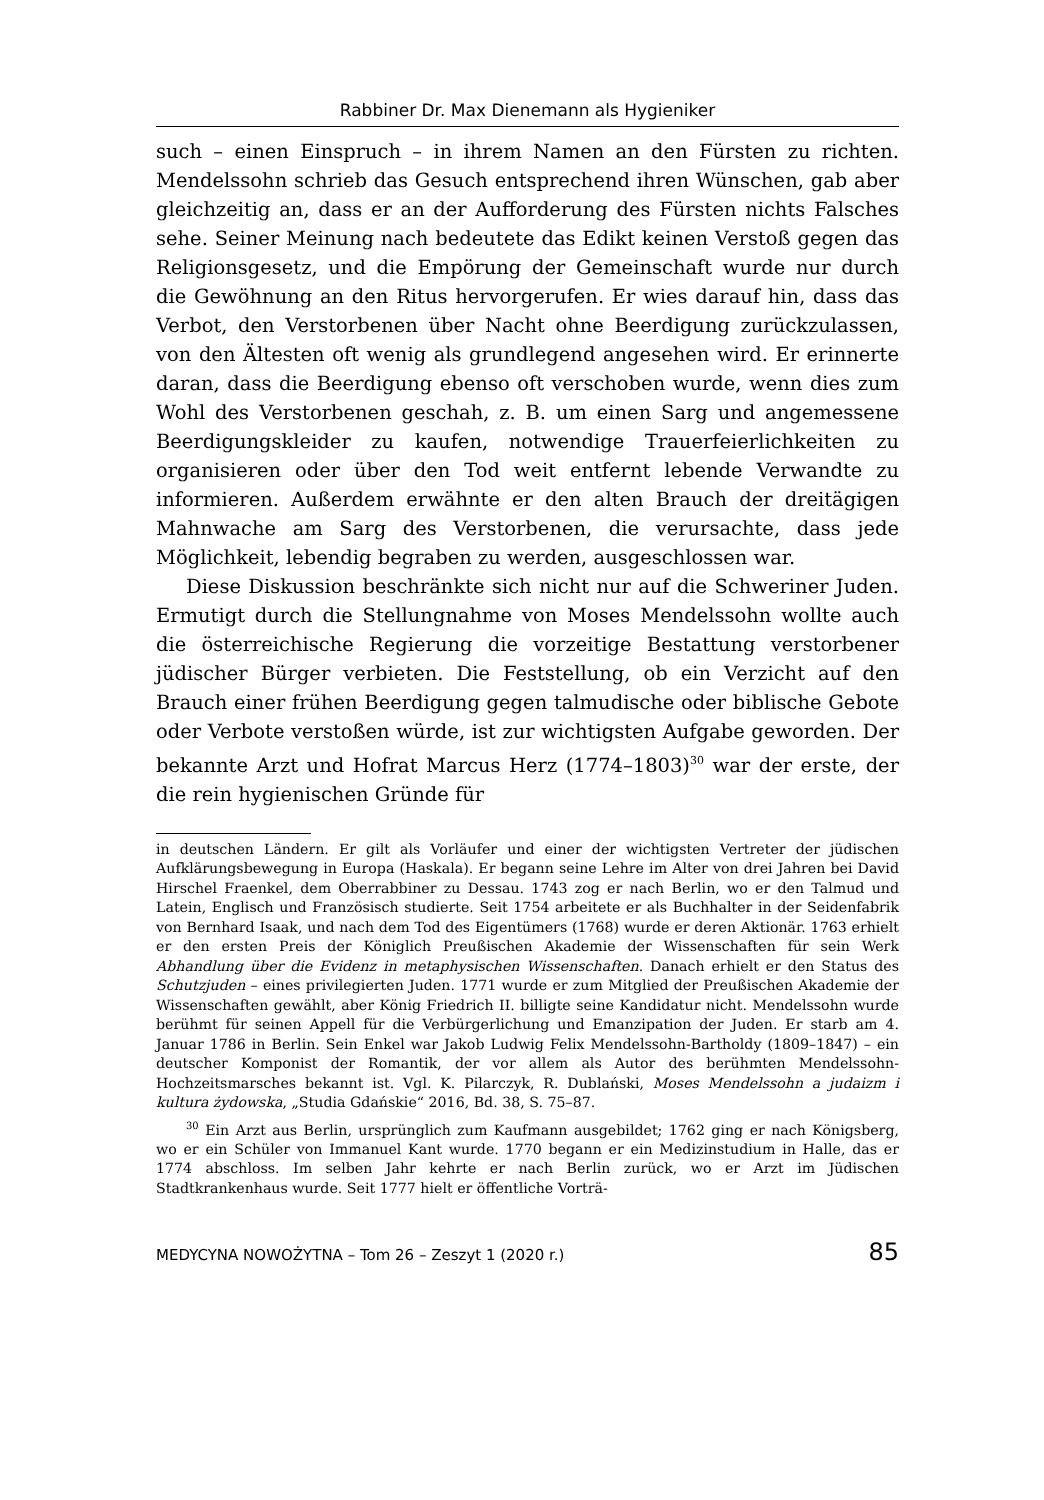Rabbiner Dr. Max Dienemann als Hygieniker
such – einen Einspruch – in ihrem Namen an den Fürsten zu richten. Mendelssohn schrieb das Gesuch entsprechend ihren Wünschen, gab aber gleichzeitig an, dass er an der Aufforderung des Fürsten nichts Falsches sehe. Seiner Meinung nach bedeutete das Edikt keinen Verstoß gegen das Religionsgesetz, und die Empörung der Gemeinschaft wurde nur durch die Gewöhnung an den Ritus hervorgerufen. Er wies darauf hin, dass das Verbot, den Verstorbenen über Nacht ohne Beerdigung zurückzulassen, von den Ältesten oft wenig als grundlegend angesehen wird. Er erinnerte daran, dass die Beerdigung ebenso oft verschoben wurde, wenn dies zum Wohl des Verstorbenen geschah, z. B. um einen Sarg und angemessene Beerdigungskleider zu kaufen, notwendige Trauerfeierlichkeiten zu organisieren oder über den Tod weit entfernt lebende Verwandte zu informieren. Außerdem erwähnte er den alten Brauch der dreitägigen Mahnwache am Sarg des Verstorbenen, die verursachte, dass jede Möglichkeit, lebendig begraben zu werden, ausgeschlossen war.
Diese Diskussion beschränkte sich nicht nur auf die Schweriner Juden. Ermutigt durch die Stellungnahme von Moses Mendelssohn wollte auch die österreichische Regierung die vorzeitige Bestattung verstorbener jüdischer Bürger verbieten. Die Feststellung, ob ein Verzicht auf den Brauch einer frühen Beerdigung gegen talmudische oder biblische Gebote oder Verbote verstoßen würde, ist zur wichtigsten Aufgabe geworden. Der bekannte Arzt und Hofrat Marcus Herz (1774–1803)<sup>30</sup> war der erste, der die rein hygienischen Gründe für
in deutschen Ländern. Er gilt als Vorläufer und einer der wichtigsten Vertreter der jüdischen Aufklärungsbewegung in Europa (Haskala). Er begann seine Lehre im Alter von drei Jahren bei David Hirschel Fraenkel, dem Oberrabbiner zu Dessau. 1743 zog er nach Berlin, wo er den Talmud und Latein, Englisch und Französisch studierte. Seit 1754 arbeitete er als Buchhalter in der Seidenfabrik von Bernhard Isaak, und nach dem Tod des Eigentümers (1768) wurde er deren Aktionär. 1763 erhielt er den ersten Preis der Königlich Preußischen Akademie der Wissenschaften für sein Werk Abhandlung über die Evidenz in metaphysischen Wissenschaften. Danach erhielt er den Status des Schutzjuden – eines privilegierten Juden. 1771 wurde er zum Mitglied der Preußischen Akademie der Wissenschaften gewählt, aber König Friedrich II. billigte seine Kandidatur nicht. Mendelssohn wurde berühmt für seinen Appell für die Verbürgerlichung und Emanzipation der Juden. Er starb am 4. Januar 1786 in Berlin. Sein Enkel war Jakob Ludwig Felix Mendelssohn-Bartholdy (1809–1847) – ein deutscher Komponist der Romantik, der vor allem als Autor des berühmten Mendelssohn-Hochzeitsmarsches bekannt ist. Vgl. K. Pilarczyk, R. Dublański, Moses Mendelssohn a judaizm i kultura żydowska, „Studia Gdańskie“ 2016, Bd. 38, S. 75–87.
<sup>30</sup> Ein Arzt aus Berlin, ursprünglich zum Kaufmann ausgebildet; 1762 ging er nach Königsberg, wo er ein Schüler von Immanuel Kant wurde. 1770 begann er ein Medizinstudium in Halle, das er 1774 abschloss. Im selben Jahr kehrte er nach Berlin zurück, wo er Arzt im Jüdischen Stadtkrankenhaus wurde. Seit 1777 hielt er öffentliche Vorträ-
MEDYCYNA NOWOŻYTNA – Tom 26 – Zeszyt 1 (2020 r.) 85